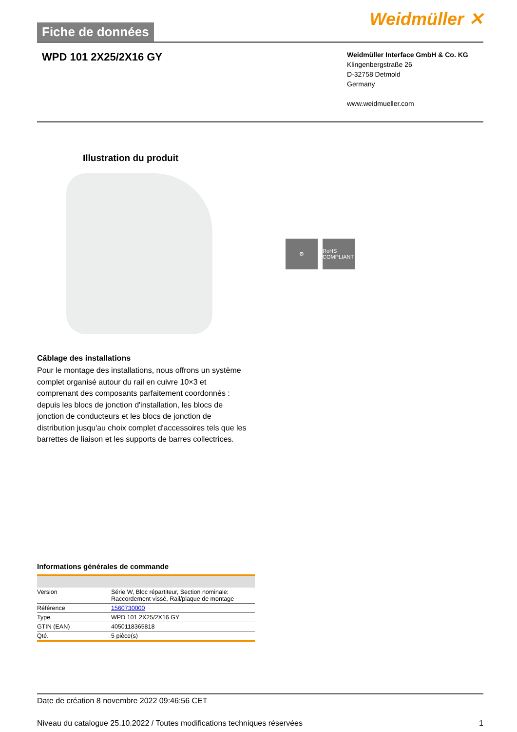Fiche de données
Weidmüller ✕
WPD 101 2X25/2X16 GY
Weidmüller Interface GmbH & Co. KG
Klingenbergstraße 26
D-32758 Detmold
Germany
www.weidmueller.com
Illustration du produit
⚙ RoHS COMPLIANT
Câblage des installations
Pour le montage des installations, nous offrons un système complet organisé autour du rail en cuivre 10×3 et comprenant des composants parfaitement coordonnés : depuis les blocs de jonction d'installation, les blocs de jonction de conducteurs et les blocs de jonction de distribution jusqu'au choix complet d'accessoires tels que les barrettes de liaison et les supports de barres collectrices.
Informations générales de commande
| Version | Série W, Bloc répartiteur, Section nominale: Raccordement vissé, Rail/plaque de montage |
| Référence | 1560730000 |
| Type | WPD 101 2X25/2X16 GY |
| GTIN (EAN) | 4050118365818 |
| Qté. | 5 pièce(s) |
Date de création 8 novembre 2022 09:46:56 CET
Niveau du catalogue 25.10.2022 / Toutes modifications techniques réservées 1